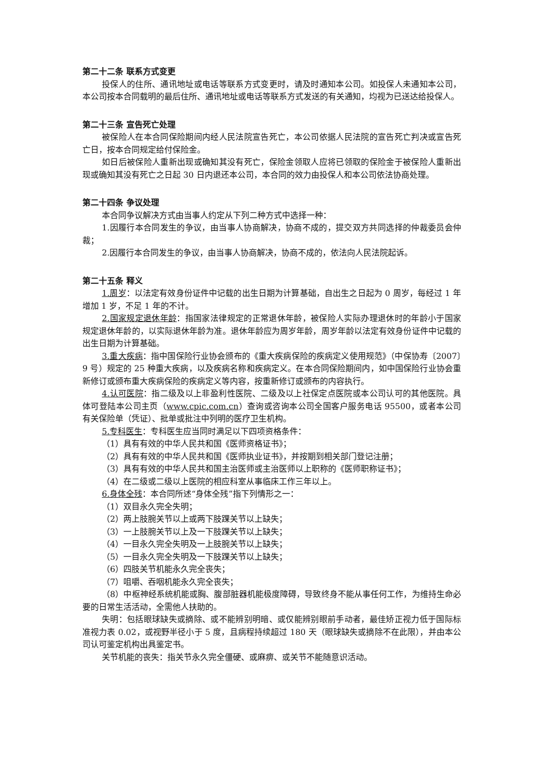第二十二条 联系方式变更
投保人的住所、通讯地址或电话等联系方式变更时，请及时通知本公司。如投保人未通知本公司，本公司按本合同载明的最后住所、通讯地址或电话等联系方式发送的有关通知，均视为已送达给投保人。
第二十三条 宣告死亡处理
被保险人在本合同保险期间内经人民法院宣告死亡，本公司依据人民法院的宣告死亡判决或宣告死亡日，按本合同规定给付保险金。
如日后被保险人重新出现或确知其没有死亡，保险金领取人应将已领取的保险金于被保险人重新出现或确知其没有死亡之日起 30 日内退还本公司，本合同的效力由投保人和本公司依法协商处理。
第二十四条 争议处理
本合同争议解决方式由当事人约定从下列二种方式中选择一种：
1.因履行本合同发生的争议，由当事人协商解决，协商不成的，提交双方共同选择的仲裁委员会仲裁；
2.因履行本合同发生的争议，由当事人协商解决，协商不成的，依法向人民法院起诉。
第二十五条 释义
1.周岁：以法定有效身份证件中记载的出生日期为计算基础，自出生之日起为 0 周岁，每经过 1 年增加 1 岁，不足 1 年的不计。
2.国家规定退休年龄：指国家法律规定的正常退休年龄，被保险人实际办理退休时的年龄小于国家规定退休年龄的，以实际退休年龄为准。退休年龄应为周岁年龄，周岁年龄以法定有效身份证件中记载的出生日期为计算基础。
3.重大疾病：指中国保险行业协会颁布的《重大疾病保险的疾病定义使用规范》（中保协寿〔2007〕9 号）规定的 25 种重大疾病，以及疾病名称和疾病定义。在本合同保险期间内，如中国保险行业协会重新修订或颁布重大疾病保险的疾病定义等内容，按重新修订或颁布的内容执行。
4.认可医院：指二级及以上非盈利性医院、二级及以上社保定点医院或本公司认可的其他医院。具体可登陆本公司主页（www.cpic.com.cn）查询或咨询本公司全国客户服务电话 95500，或者本公司有关保险单（凭证）、批单或批注中列明的医疗卫生机构。
5.专科医生：专科医生应当同时满足以下四项资格条件：
（1）具有有效的中华人民共和国《医师资格证书》；
（2）具有有效的中华人民共和国《医师执业证书》，并按期到相关部门登记注册；
（3）具有有效的中华人民共和国主治医师或主治医师以上职称的《医师职称证书》；
（4）在二级或二级以上医院的相应科室从事临床工作三年以上。
6.身体全残：本合同所述“身体全残”指下列情形之一：
（1）双目永久完全失明；
（2）两上肢腕关节以上或两下肢踝关节以上缺失；
（3）一上肢腕关节以上及一下肢踝关节以上缺失；
（4）一目永久完全失明及一上肢腕关节以上缺失；
（5）一目永久完全失明及一下肢踝关节以上缺失；
（6）四肢关节机能永久完全丧失；
（7）咀嚼、吞咽机能永久完全丧失；
（8）中枢神经系统机能或胸、腹部脏器机能极度障碍，导致终身不能从事任何工作，为维持生命必要的日常生活活动，全需他人扶助的。
失明：包括眼球缺失或摘除、或不能辨别明暗、或仅能辨别眼前手动者，最佳矫正视力低于国际标准视力表 0.02，或视野半径小于 5 度，且病程持续超过 180 天（眼球缺失或摘除不在此限），并由本公司认可鉴定机构出具鉴定书。
关节机能的丧失：指关节永久完全僵硬、或麻痹、或关节不能随意识活动。